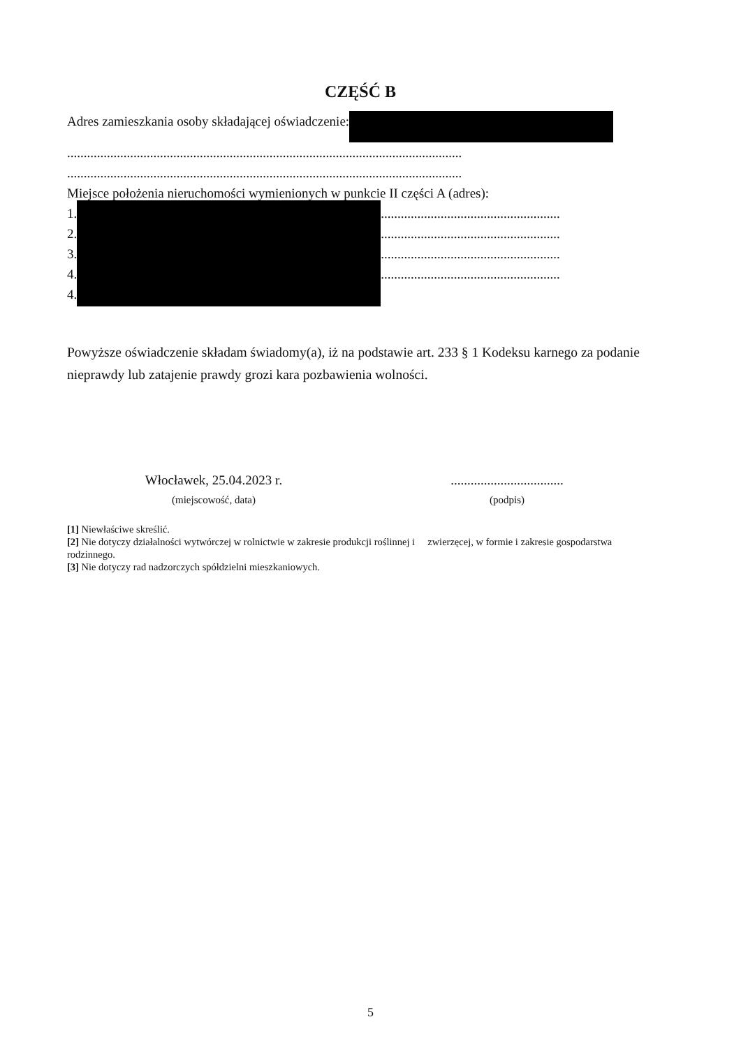CZĘŚĆ B
Adres zamieszkania osoby składającej oświadczenie:
.......................................................................................................................
.......................................................................................................................
Miejsce położenia nieruchomości wymienionych w punkcie II części A (adres):
1.
2.
3.
4.
4.
......................................................
......................................................
......................................................
......................................................
Powyższe oświadczenie składam świadomy(a), iż na podstawie art. 233 § 1 Kodeksu karnego za podanie nieprawdy lub zatajenie prawdy grozi kara pozbawienia wolności.
Włocławek, 25.04.2023 r.
(miejscowość, data)
..................................
(podpis)
[1] Niewłaściwe skreślić.
[2] Nie dotyczy działalności wytwórczej w rolnictwie w zakresie produkcji roślinnej i zwierzęcej, w formie i zakresie gospodarstwa rodzinnego.
[3] Nie dotyczy rad nadzorczych spółdzielni mieszkaniowych.
5